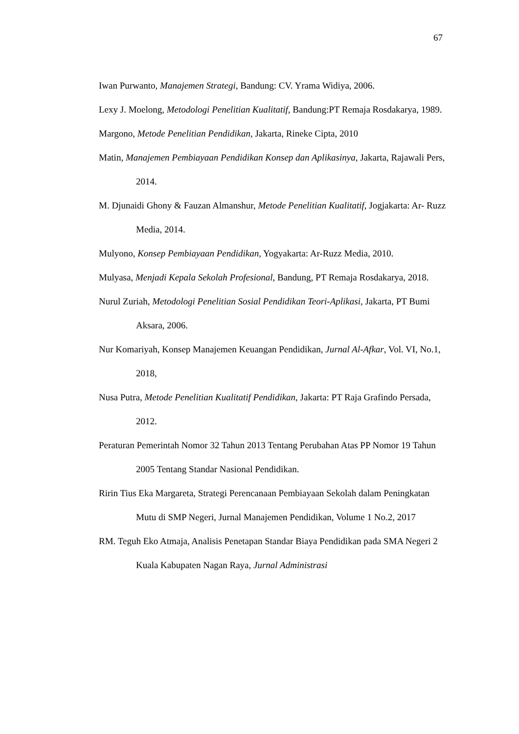67
Iwan Purwanto, Manajemen Strategi, Bandung: CV. Yrama Widiya, 2006.
Lexy J. Moelong, Metodologi Penelitian Kualitatif, Bandung:PT Remaja Rosdakarya, 1989.
Margono, Metode Penelitian Pendidikan, Jakarta, Rineke Cipta, 2010
Matin, Manajemen Pembiayaan Pendidikan Konsep dan Aplikasinya, Jakarta, Rajawali Pers, 2014.
M. Djunaidi Ghony & Fauzan Almanshur, Metode Penelitian Kualitatif, Jogjakarta: Ar- Ruzz Media, 2014.
Mulyono, Konsep Pembiayaan Pendidikan, Yogyakarta: Ar-Ruzz Media, 2010.
Mulyasa, Menjadi Kepala Sekolah Profesional, Bandung, PT Remaja Rosdakarya, 2018.
Nurul Zuriah, Metodologi Penelitian Sosial Pendidikan Teori-Aplikasi, Jakarta, PT Bumi Aksara, 2006.
Nur Komariyah, Konsep Manajemen Keuangan Pendidikan, Jurnal Al-Afkar, Vol. VI, No.1, 2018,
Nusa Putra, Metode Penelitian Kualitatif Pendidikan, Jakarta: PT Raja Grafindo Persada, 2012.
Peraturan Pemerintah Nomor 32 Tahun 2013 Tentang Perubahan Atas PP Nomor 19 Tahun 2005 Tentang Standar Nasional Pendidikan.
Ririn Tius Eka Margareta, Strategi Perencanaan Pembiayaan Sekolah dalam Peningkatan Mutu di SMP Negeri, Jurnal Manajemen Pendidikan, Volume 1 No.2, 2017
RM. Teguh Eko Atmaja, Analisis Penetapan Standar Biaya Pendidikan pada SMA Negeri 2 Kuala Kabupaten Nagan Raya, Jurnal Administrasi